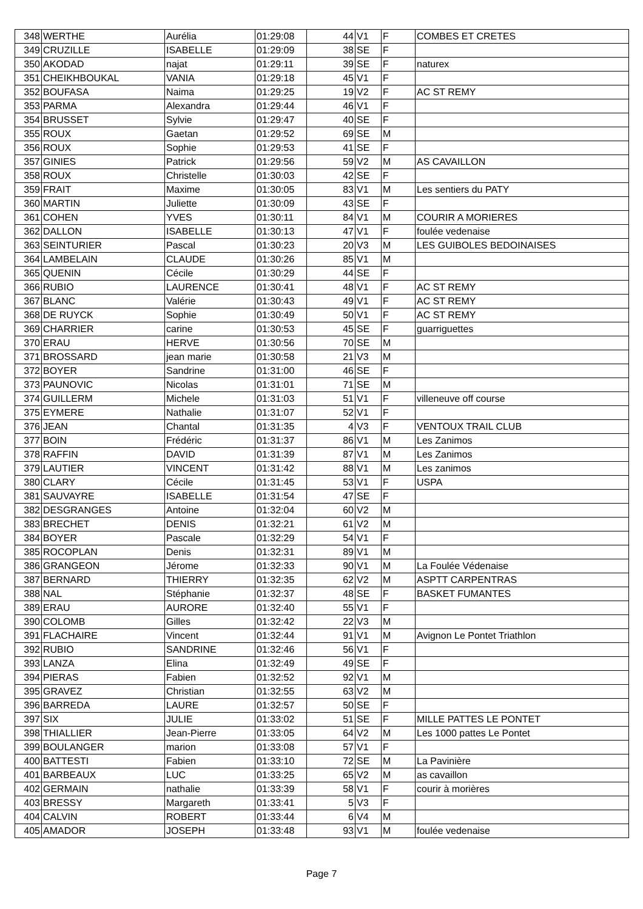| 348 | WERTHE | Aurélia | 01:29:08 | 44 | V1 | F | COMBES ET CRETES |
| 349 | CRUZILLE | ISABELLE | 01:29:09 | 38 | SE | F | |
| 350 | AKODAD | najat | 01:29:11 | 39 | SE | F | naturex |
| 351 | CHEIKHBOUKAL | VANIA | 01:29:18 | 45 | V1 | F | |
| 352 | BOUFASA | Naima | 01:29:25 | 19 | V2 | F | AC ST REMY |
| 353 | PARMA | Alexandra | 01:29:44 | 46 | V1 | F | |
| 354 | BRUSSET | Sylvie | 01:29:47 | 40 | SE | F | |
| 355 | ROUX | Gaetan | 01:29:52 | 69 | SE | M | |
| 356 | ROUX | Sophie | 01:29:53 | 41 | SE | F | |
| 357 | GINIES | Patrick | 01:29:56 | 59 | V2 | M | AS CAVAILLON |
| 358 | ROUX | Christelle | 01:30:03 | 42 | SE | F | |
| 359 | FRAIT | Maxime | 01:30:05 | 83 | V1 | M | Les sentiers du PATY |
| 360 | MARTIN | Juliette | 01:30:09 | 43 | SE | F | |
| 361 | COHEN | YVES | 01:30:11 | 84 | V1 | M | COURIR A MORIERES |
| 362 | DALLON | ISABELLE | 01:30:13 | 47 | V1 | F | foulée vedenaise |
| 363 | SEINTURIER | Pascal | 01:30:23 | 20 | V3 | M | LES GUIBOLES BEDOINAISES |
| 364 | LAMBELAIN | CLAUDE | 01:30:26 | 85 | V1 | M | |
| 365 | QUENIN | Cécile | 01:30:29 | 44 | SE | F | |
| 366 | RUBIO | LAURENCE | 01:30:41 | 48 | V1 | F | AC ST REMY |
| 367 | BLANC | Valérie | 01:30:43 | 49 | V1 | F | AC ST REMY |
| 368 | DE RUYCK | Sophie | 01:30:49 | 50 | V1 | F | AC ST REMY |
| 369 | CHARRIER | carine | 01:30:53 | 45 | SE | F | guarriguettes |
| 370 | ERAU | HERVE | 01:30:56 | 70 | SE | M | |
| 371 | BROSSARD | jean marie | 01:30:58 | 21 | V3 | M | |
| 372 | BOYER | Sandrine | 01:31:00 | 46 | SE | F | |
| 373 | PAUNOVIC | Nicolas | 01:31:01 | 71 | SE | M | |
| 374 | GUILLERM | Michele | 01:31:03 | 51 | V1 | F | villeneuve off course |
| 375 | EYMERE | Nathalie | 01:31:07 | 52 | V1 | F | |
| 376 | JEAN | Chantal | 01:31:35 | 4 | V3 | F | VENTOUX TRAIL CLUB |
| 377 | BOIN | Frédéric | 01:31:37 | 86 | V1 | M | Les Zanimos |
| 378 | RAFFIN | DAVID | 01:31:39 | 87 | V1 | M | Les Zanimos |
| 379 | LAUTIER | VINCENT | 01:31:42 | 88 | V1 | M | Les zanimos |
| 380 | CLARY | Cécile | 01:31:45 | 53 | V1 | F | USPA |
| 381 | SAUVAYRE | ISABELLE | 01:31:54 | 47 | SE | F | |
| 382 | DESGRANGES | Antoine | 01:32:04 | 60 | V2 | M | |
| 383 | BRECHET | DENIS | 01:32:21 | 61 | V2 | M | |
| 384 | BOYER | Pascale | 01:32:29 | 54 | V1 | F | |
| 385 | ROCOPLAN | Denis | 01:32:31 | 89 | V1 | M | |
| 386 | GRANGEON | Jérome | 01:32:33 | 90 | V1 | M | La Foulée Védenaise |
| 387 | BERNARD | THIERRY | 01:32:35 | 62 | V2 | M | ASPTT CARPENTRAS |
| 388 | NAL | Stéphanie | 01:32:37 | 48 | SE | F | BASKET FUMANTES |
| 389 | ERAU | AURORE | 01:32:40 | 55 | V1 | F | |
| 390 | COLOMB | Gilles | 01:32:42 | 22 | V3 | M | |
| 391 | FLACHAIRE | Vincent | 01:32:44 | 91 | V1 | M | Avignon Le Pontet Triathlon |
| 392 | RUBIO | SANDRINE | 01:32:46 | 56 | V1 | F | |
| 393 | LANZA | Elina | 01:32:49 | 49 | SE | F | |
| 394 | PIERAS | Fabien | 01:32:52 | 92 | V1 | M | |
| 395 | GRAVEZ | Christian | 01:32:55 | 63 | V2 | M | |
| 396 | BARREDA | LAURE | 01:32:57 | 50 | SE | F | |
| 397 | SIX | JULIE | 01:33:02 | 51 | SE | F | MILLE PATTES LE PONTET |
| 398 | THIALLIER | Jean-Pierre | 01:33:05 | 64 | V2 | M | Les 1000 pattes Le Pontet |
| 399 | BOULANGER | marion | 01:33:08 | 57 | V1 | F | |
| 400 | BATTESTI | Fabien | 01:33:10 | 72 | SE | M | La Pavinière |
| 401 | BARBEAUX | LUC | 01:33:25 | 65 | V2 | M | as cavaillon |
| 402 | GERMAIN | nathalie | 01:33:39 | 58 | V1 | F | courir à morières |
| 403 | BRESSY | Margareth | 01:33:41 | 5 | V3 | F | |
| 404 | CALVIN | ROBERT | 01:33:44 | 6 | V4 | M | |
| 405 | AMADOR | JOSEPH | 01:33:48 | 93 | V1 | M | foulée vedenaise |
Page 7